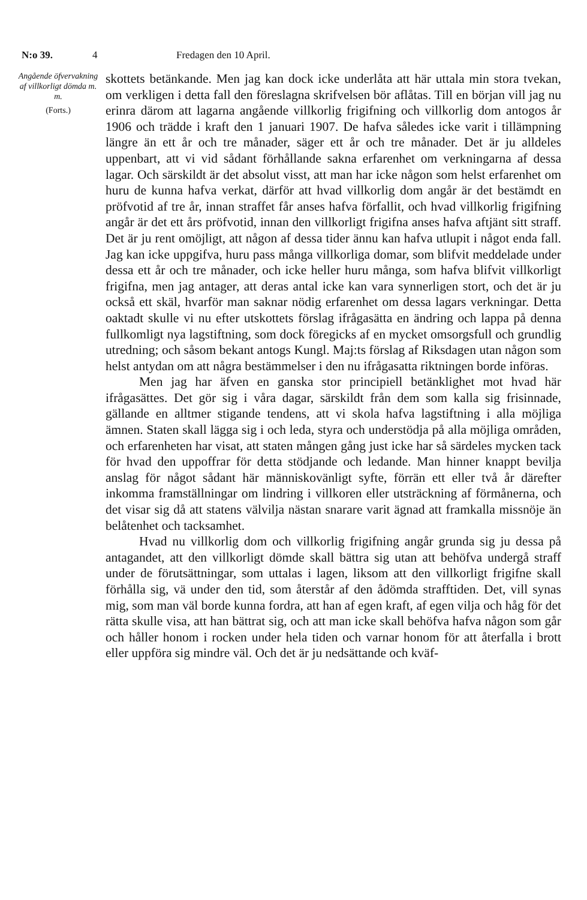N:o 39. 4 Fredagen den 10 April.
Angående öfvervakning af villkorligt dömda m. m.
(Forts.)
skottets betänkande. Men jag kan dock icke underlåta att här uttala min stora tvekan, om verkligen i detta fall den föreslagna skrifvelsen bör aflåtas. Till en början vill jag nu erinra därom att lagarna angående villkorlig frigifning och villkorlig dom antogos år 1906 och trädde i kraft den 1 januari 1907. De hafva således icke varit i tillämpning längre än ett år och tre månader, säger ett år och tre månader. Det är ju alldeles uppenbart, att vi vid sådant förhållande sakna erfarenhet om verkningarna af dessa lagar. Och särskildt är det absolut visst, att man har icke någon som helst erfarenhet om huru de kunna hafva verkat, därför att hvad villkorlig dom angår är det bestämdt en pröfvotid af tre år, innan straffet får anses hafva förfallit, och hvad villkorlig frigifning angår är det ett års pröfvotid, innan den villkorligt frigifna anses hafva aftjänt sitt straff. Det är ju rent omöjligt, att någon af dessa tider ännu kan hafva utlupit i något enda fall. Jag kan icke uppgifva, huru pass många villkorliga domar, som blifvit meddelade under dessa ett år och tre månader, och icke heller huru många, som hafva blifvit villkorligt frigifna, men jag antager, att deras antal icke kan vara synnerligen stort, och det är ju också ett skäl, hvarför man saknar nödig erfarenhet om dessa lagars verkningar. Detta oaktadt skulle vi nu efter utskottets förslag ifrågasätta en ändring och lappa på denna fullkomligt nya lagstiftning, som dock föregicks af en mycket omsorgsfull och grundlig utredning; och såsom bekant antogs Kungl. Maj:ts förslag af Riksdagen utan någon som helst antydan om att några bestämmelser i den nu ifrågasatta riktningen borde införas.
Men jag har äfven en ganska stor principiell betänklighet mot hvad här ifrågasättes. Det gör sig i våra dagar, särskildt från dem som kalla sig frisinnade, gällande en alltmer stigande tendens, att vi skola hafva lagstiftning i alla möjliga ämnen. Staten skall lägga sig i och leda, styra och understödja på alla möjliga områden, och erfarenheten har visat, att staten mången gång just icke har så särdeles mycken tack för hvad den uppoffrar för detta stödjande och ledande. Man hinner knappt bevilja anslag för något sådant här människovänligt syfte, förrän ett eller två år därefter inkomma framställningar om lindring i villkoren eller utsträckning af förmånerna, och det visar sig då att statens välvilja nästan snarare varit ägnad att framkalla missnöje än belåtenhet och tacksamhet.
Hvad nu villkorlig dom och villkorlig frigifning angår grunda sig ju dessa på antagandet, att den villkorligt dömde skall bättra sig utan att behöfva undergå straff under de förutsättningar, som uttalas i lagen, liksom att den villkorligt frigifne skall förhålla sig, vä under den tid, som återstår af den ådömda strafftiden. Det, vill synas mig, som man väl borde kunna fordra, att han af egen kraft, af egen vilja och håg för det rätta skulle visa, att han bättrat sig, och att man icke skall behöfva hafva någon som går och håller honom i rocken under hela tiden och varnar honom för att återfalla i brott eller uppföra sig mindre väl. Och det är ju nedsättande och kväf-